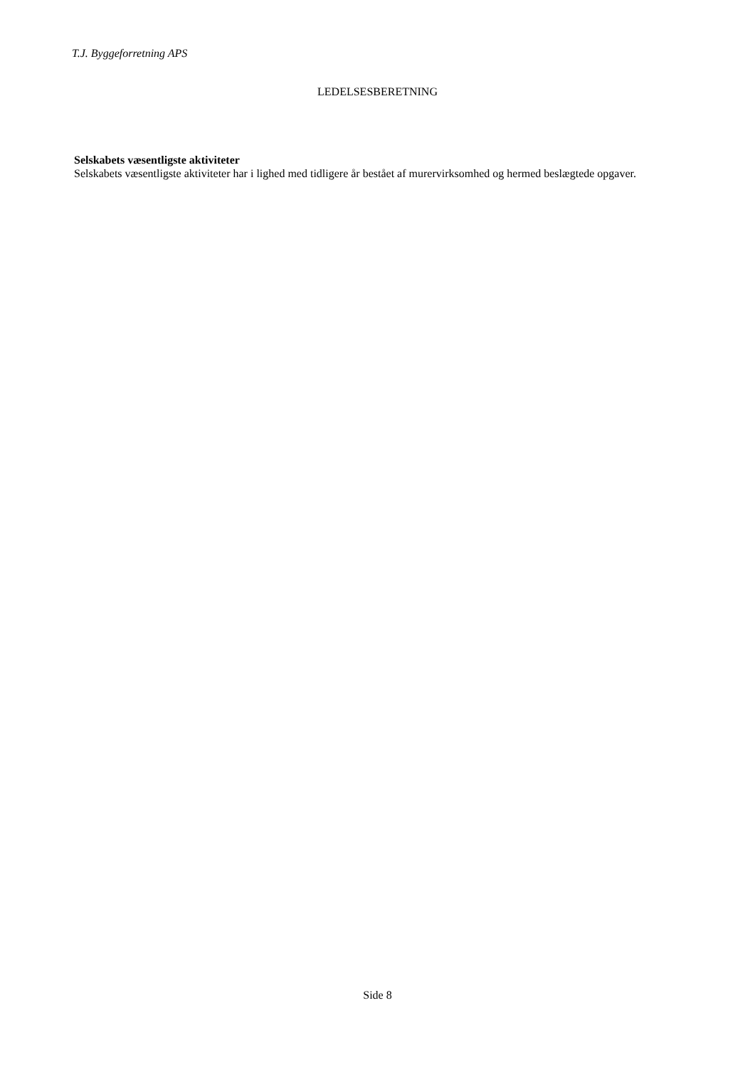T.J. Byggeforretning APS
LEDELSESBERETNING
Selskabets væsentligste aktiviteter
Selskabets væsentligste aktiviteter har i lighed med tidligere år bestået af murervirksomhed og hermed beslægtede opgaver.
Side 8